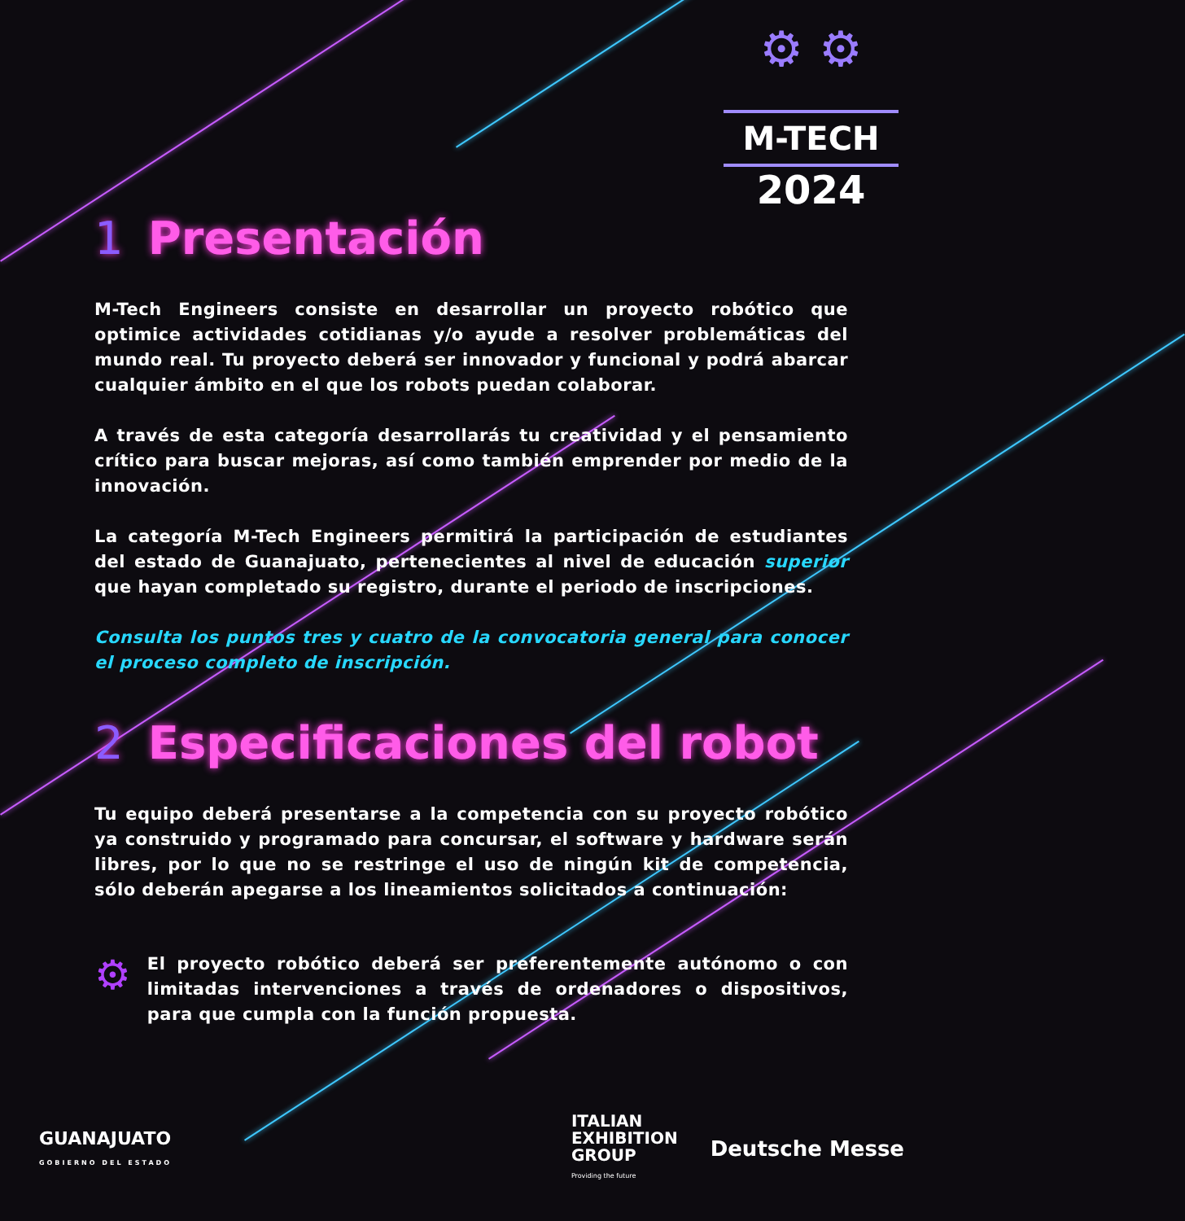⚙ ⚙
M-TECH
2024
1 Presentación
M-Tech Engineers consiste en desarrollar un proyecto robótico que optimice actividades cotidianas y/o ayude a resolver problemáticas del mundo real. Tu proyecto deberá ser innovador y funcional y podrá abarcar cualquier ámbito en el que los robots puedan colaborar.
A través de esta categoría desarrollarás tu creatividad y el pensamiento crítico para buscar mejoras, así como también emprender por medio de la innovación.
La categoría M-Tech Engineers permitirá la participación de estudiantes del estado de Guanajuato, pertenecientes al nivel de educación superior que hayan completado su registro, durante el periodo de inscripciones.
Consulta los puntos tres y cuatro de la convocatoria general para conocer el proceso completo de inscripción.
2 Especificaciones del robot
Tu equipo deberá presentarse a la competencia con su proyecto robótico ya construido y programado para concursar, el software y hardware serán libres, por lo que no se restringe el uso de ningún kit de competencia, sólo deberán apegarse a los lineamientos solicitados a continuación:
⚙
El proyecto robótico deberá ser preferentemente autónomo o con limitadas intervenciones a través de ordenadores o dispositivos, para que cumpla con la función propuesta.
GUANAJUATO
GOBIERNO DEL ESTADO
ITALIAN
EXHIBITION
GROUP
Providing the future
Deutsche Messe